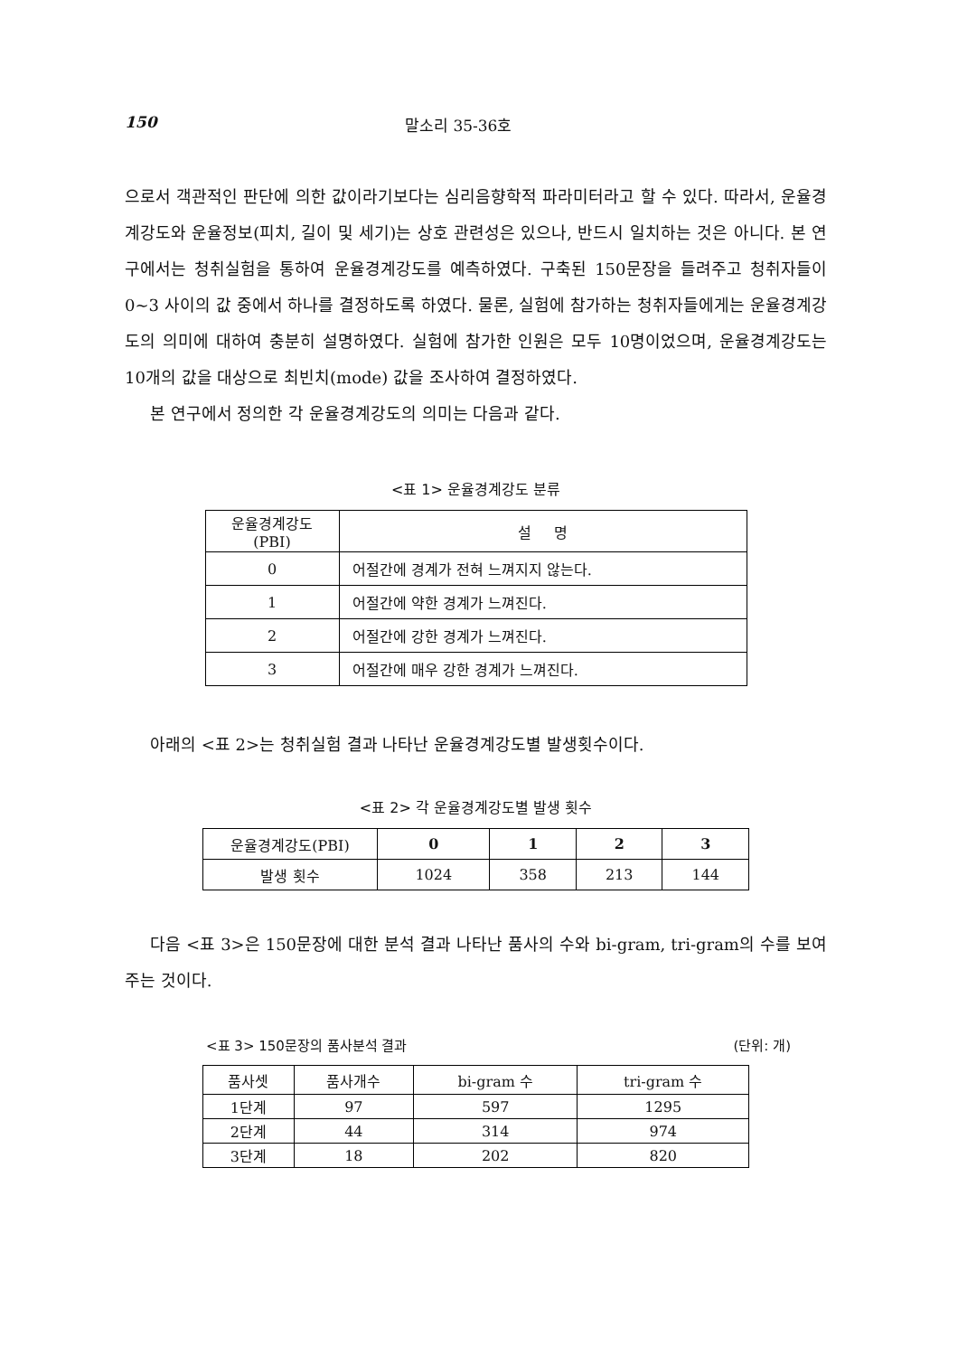150 말소리 35-36호
으로서 객관적인 판단에 의한 값이라기보다는 심리음향학적 파라미터라고 할 수 있다. 따라서, 운율경계강도와 운율정보(피치, 길이 및 세기)는 상호 관련성은 있으나, 반드시 일치하는 것은 아니다. 본 연구에서는 청취실험을 통하여 운율경계강도를 예측하였다. 구축된 150문장을 들려주고 청취자들이 0~3 사이의 값 중에서 하나를 결정하도록 하였다. 물론, 실험에 참가하는 청취자들에게는 운율경계강도의 의미에 대하여 충분히 설명하였다. 실험에 참가한 인원은 모두 10명이었으며, 운율경계강도는 10개의 값을 대상으로 최빈치(mode) 값을 조사하여 결정하였다.
본 연구에서 정의한 각 운율경계강도의 의미는 다음과 같다.
<표 1> 운율경계강도 분류
| 운율경계강도 (PBI) | 설 명 |
| --- | --- |
| 0 | 어절간에 경계가 전혀 느껴지지 않는다. |
| 1 | 어절간에 약한 경계가 느껴진다. |
| 2 | 어절간에 강한 경계가 느껴진다. |
| 3 | 어절간에 매우 강한 경계가 느껴진다. |
아래의 <표 2>는 청취실험 결과 나타난 운율경계강도별 발생횟수이다.
<표 2> 각 운율경계강도별 발생 횟수
| 운율경계강도(PBI) | 0 | 1 | 2 | 3 |
| --- | --- | --- | --- | --- |
| 발생 횟수 | 1024 | 358 | 213 | 144 |
다음 <표 3>은 150문장에 대한 분석 결과 나타난 품사의 수와 bi-gram, tri-gram의 수를 보여주는 것이다.
<표 3> 150문장의 품사분석 결과 (단위: 개)
| 품사셋 | 품사개수 | bi-gram 수 | tri-gram 수 |
| --- | --- | --- | --- |
| 1단계 | 97 | 597 | 1295 |
| 2단계 | 44 | 314 | 974 |
| 3단계 | 18 | 202 | 820 |